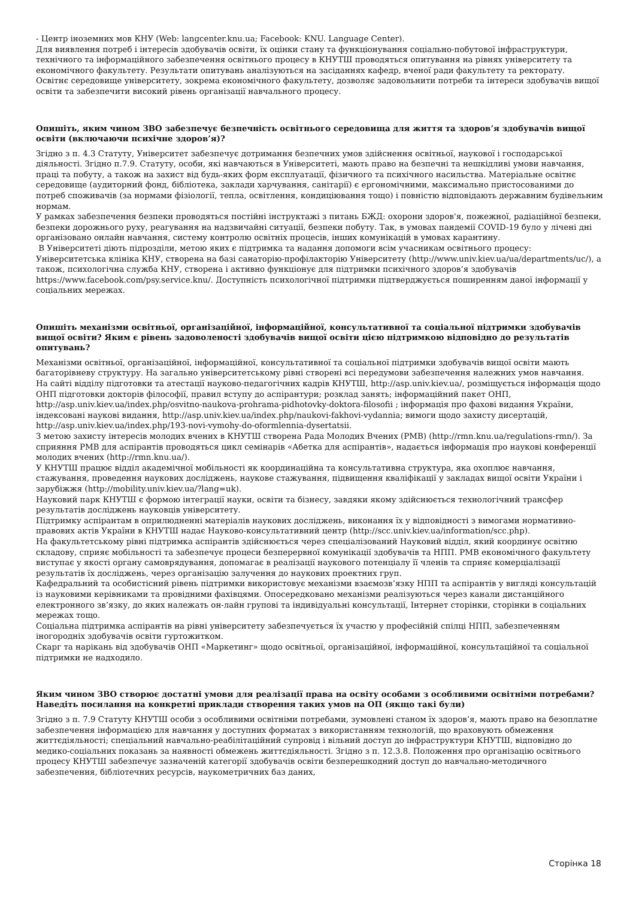- Центр іноземних мов КНУ (Web: langcenter.knu.ua; Facebook: KNU. Language Center).
Для виявлення потреб і інтересів здобувачів освіти, їх оцінки стану та функціонування соціально-побутової інфраструктури, технічного та інформаційного забезпечення освітнього процесу в КНУТШ проводяться опитування на рівнях університету та економічного факультету. Результати опитувань аналізуються на засіданнях кафедр, вченої ради факультету та ректорату.
Освітнє середовище університету, зокрема економічного факультету, дозволяє задовольнити потреби та інтереси здобувачів вищої освіти та забезпечити високий рівень організації навчального процесу.
Опишіть, яким чином ЗВО забезпечує безпечність освітнього середовища для життя та здоров’я здобувачів вищої освіти (включаючи психічне здоров’я)?
Згідно з п. 4.3 Статуту, Університет забезпечує дотримання безпечних умов здійснення освітньої, наукової і господарської діяльності. Згідно п.7.9. Статуту, особи, які навчаються в Університеті, мають право на безпечні та нешкідливі умови навчання, праці та побуту, а також на захист від будь-яких форм експлуатації, фізичного та психічного насильства. Матеріальне освітнє середовище (аудиторний фонд, бібліотека, заклади харчування, санітарії) є ергономічними, максимально пристосованими до потреб споживачів (за нормами фізіології, тепла, освітлення, кондиціювання тощо) і повністю відповідають державним будівельним нормам.
У рамках забезпечення безпеки проводяться постійні інструктажі з питань БЖД: охорони здоров'я, пожежної, радіаційної безпеки, безпеки дорожнього руху, реагування на надзвичайні ситуації, безпеки побуту. Так, в умовах пандемії COVID-19 було у лічені дні організовано онлайн навчання, систему контролю освітніх процесів, інших комунікацій в умовах карантину.
В Університеті діють підрозділи, метою яких є підтримка та надання допомоги всім учасникам освітнього процесу: Університетська клініка КНУ, створена на базі санаторію-профілакторію Університету (http://www.univ.kiev.ua/ua/departments/uc/), а також, психологічна служба КНУ, створена і активно функціонує для підтримки психічного здоров’я здобувачів https://www.facebook.com/psy.service.knu/. Доступність психологічної підтримки підтверджується поширенням даної інформації у соціальних мережах.
Опишіть механізми освітньої, організаційної, інформаційної, консультативної та соціальної підтримки здобувачів вищої освіти? Яким є рівень задоволеності здобувачів вищої освіти цією підтримкою відповідно до результатів опитувань?
Механізми освітньої, організаційної, інформаційної, консультативної та соціальної підтримки здобувачів вищої освіти мають багаторівневу структуру. На загально університетському рівні створені всі передумови забезпечення належних умов навчання.
На сайті відділу підготовки та атестації науково-педагогічних кадрів КНУТШ, http://asp.univ.kiev.ua/, розміщується інформація щодо ОНП підготовки докторів філософії, правил вступу до аспірантури; розклад занять; інформаційний пакет ОНП, http://asp.univ.kiev.ua/index.php/osvitno-naukova-prohrama-pidhotovky-doktora-filosofii ; інформація про фахові видання України, індексовані наукові видання, http://asp.univ.kiev.ua/index.php/naukovi-fakhovi-vydannia; вимоги щодо захисту дисертацій, http://asp.univ.kiev.ua/index.php/193-novi-vymohy-do-oformlennia-dysertatsii.
З метою захисту інтересів молодих вчених в КНУТШ створена Рада Молодих Вчених (РМВ) (http://rmn.knu.ua/regulations-rmn/). За сприяння РМВ для аспірантів проводяться цикл семінарів «Абетка для аспірантів», надається інформація про наукові конференції молодих вчених (http://rmn.knu.ua/).
У КНУТШ працює відділ академічної мобільності як координаційна та консультативна структура, яка охоплює навчання, стажування, проведення наукових досліджень, наукове стажування, підвищення кваліфікації у закладах вищої освіти України і зарубіжжя (http://mobility.univ.kiev.ua/?lang=uk).
Науковий парк КНУТШ є формою інтеграції науки, освіти та бізнесу, завдяки якому здійснюється технологічний трансфер результатів досліджень науковців університету.
Підтримку аспірантам в оприлюдненні матеріалів наукових досліджень, виконання їх у відповідності з вимогами нормативно-правових актів України в КНУТШ надає Науково-консультативний центр (http://scc.univ.kiev.ua/information/scc.php).
На факультетському рівні підтримка аспірантів здійснюється через спеціалізований Науковий відділ, який координує освітню складову, сприяє мобільності та забезпечує процеси безперервної комунікації здобувачів та НПП. РМВ економічного факультету виступає у якості органу самоврядування, допомагає в реалізації наукового потенціалу її членів та сприяє комерціалізації результатів їх досліджень, через організацію залучення до наукових проектних груп.
Кафедральний та особистісний рівень підтримки використовує механізми взаємозв’язку НПП та аспірантів у вигляді консультацій із науковими керівниками та провідними фахівцями. Опосередковано механізми реалізуються через канали дистанційного електронного зв’язку, до яких належать он-лайн групові та індивідуальні консультації, Інтернет сторінки, сторінки в соціальних мережах тощо.
Соціальна підтримка аспірантів на рівні університету забезпечується їх участю у професійній спілці НПП, забезпеченням іногородніх здобувачів освіти гуртожитком.
Скарг та нарікань від здобувачів ОНП «Маркетинг» щодо освітньої, організаційної, інформаційної, консультаційної та соціальної підтримки не надходило.
Яким чином ЗВО створює достатні умови для реалізації права на освіту особами з особливими освітніми потребами? Наведіть посилання на конкретні приклади створення таких умов на ОП (якщо такі були)
Згідно з п. 7.9 Статуту КНУТШ особи з особливими освітніми потребами, зумовлені станом їх здоров’я, мають право на безоплатне забезпечення інформацією для навчання у доступних форматах з використанням технологій, що враховують обмеження життєдіяльності; спеціальний навчально-реабілітаційний супровід і вільний доступ до інфраструктури КНУТШ, відповідно до медико-соціальних показань за наявності обмежень життєдіяльності. Згідно з п. 12.3.8. Положення про організацію освітнього процесу КНУТШ забезпечує зазначеній категорії здобувачів освіти безперешкодний доступ до навчально-методичного забезпечення, бібліотечних ресурсів, наукометричних баз даних,
Сторінка 18